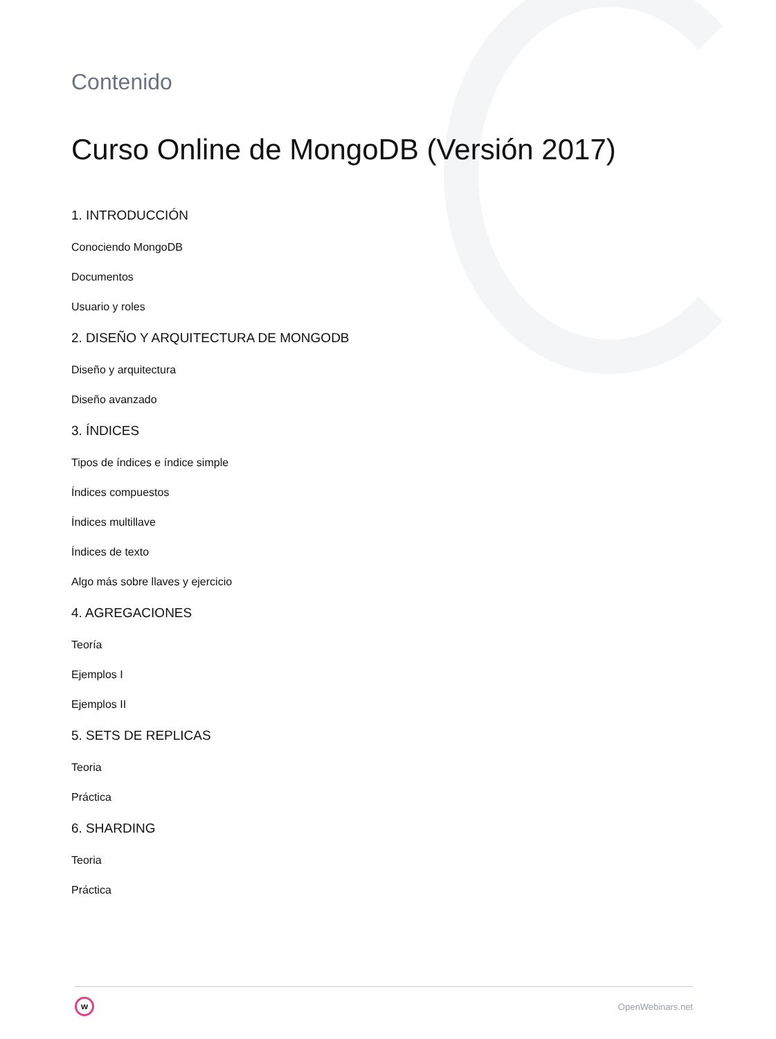Contenido
Curso Online de MongoDB (Versión 2017)
1. INTRODUCCIÓN
Conociendo MongoDB
Documentos
Usuario y roles
2. DISEÑO Y ARQUITECTURA DE MONGODB
Diseño y arquitectura
Diseño avanzado
3. ÍNDICES
Tipos de índices e índice simple
Índices compuestos
Índices multillave
Índices de texto
Algo más sobre llaves y ejercicio
4. AGREGACIONES
Teoría
Ejemplos I
Ejemplos II
5. SETS DE REPLICAS
Teoria
Práctica
6. SHARDING
Teoria
Práctica
w
OpenWebinars.net